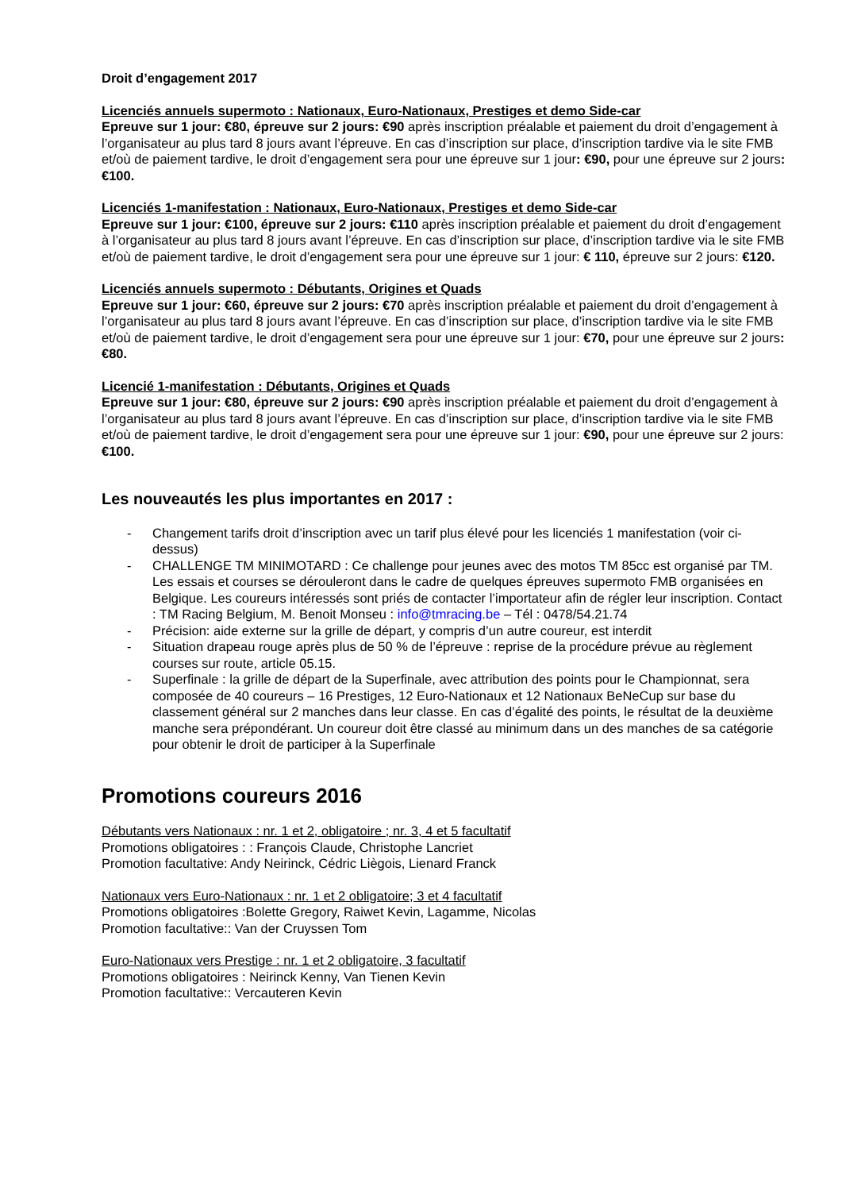Droit d’engagement 2017
Licenciés annuels supermoto : Nationaux, Euro-Nationaux, Prestiges et demo Side-car
Epreuve sur 1 jour: €80, épreuve sur 2 jours: €90 après inscription préalable et paiement du droit d’engagement à l’organisateur au plus tard 8 jours avant l’épreuve. En cas d’inscription sur place, d’inscription tardive via le site FMB et/où de paiement tardive, le droit d’engagement sera pour une épreuve sur 1 jour: €90, pour une épreuve sur 2 jours: €100.
Licenciés 1-manifestation : Nationaux, Euro-Nationaux, Prestiges et demo Side-car
Epreuve sur 1 jour: €100, épreuve sur 2 jours: €110 après inscription préalable et paiement du droit d’engagement à l’organisateur au plus tard 8 jours avant l’épreuve. En cas d’inscription sur place, d’inscription tardive via le site FMB et/où de paiement tardive, le droit d’engagement sera pour une épreuve sur 1 jour: € 110, épreuve sur 2 jours: €120.
Licenciés annuels supermoto : Débutants, Origines et Quads
Epreuve sur 1 jour: €60, épreuve sur 2 jours: €70 après inscription préalable et paiement du droit d’engagement à l’organisateur au plus tard 8 jours avant l’épreuve. En cas d’inscription sur place, d’inscription tardive via le site FMB et/où de paiement tardive, le droit d’engagement sera pour une épreuve sur 1 jour: €70, pour une épreuve sur 2 jours: €80.
Licencié 1-manifestation : Débutants, Origines et Quads
Epreuve sur 1 jour: €80, épreuve sur 2 jours: €90 après inscription préalable et paiement du droit d’engagement à l’organisateur au plus tard 8 jours avant l’épreuve. En cas d’inscription sur place, d’inscription tardive via le site FMB et/où de paiement tardive, le droit d’engagement sera pour une épreuve sur 1 jour: €90, pour une épreuve sur 2 jours: €100.
Les nouveautés les plus importantes en 2017 :
- Changement tarifs droit d’inscription avec un tarif plus élevé pour les licenciés 1 manifestation (voir ci-dessus)
- CHALLENGE TM MINIMOTARD : Ce challenge pour jeunes avec des motos TM 85cc est organisé par TM. Les essais et courses se dérouleront dans le cadre de quelques épreuves supermoto FMB organisées en Belgique. Les coureurs intéressés sont priés de contacter l’importateur afin de régler leur inscription. Contact : TM Racing Belgium, M. Benoit Monseu : info@tmracing.be – Tél : 0478/54.21.74
- Précision: aide externe sur la grille de départ, y compris d’un autre coureur, est interdit
- Situation drapeau rouge après plus de 50 % de l’épreuve : reprise de la procédure prévue au règlement courses sur route, article 05.15.
- Superfinale : la grille de départ de la Superfinale, avec attribution des points pour le Championnat, sera composée de 40 coureurs – 16 Prestiges, 12 Euro-Nationaux et 12 Nationaux BeNeCup sur base du classement général sur 2 manches dans leur classe. En cas d’égalité des points, le résultat de la deuxième manche sera prépondérant. Un coureur doit être classé au minimum dans un des manches de sa catégorie pour obtenir le droit de participer à la Superfinale
Promotions coureurs 2016
Débutants vers Nationaux : nr. 1 et 2, obligatoire ; nr. 3, 4 et 5 facultatif
Promotions obligatoires : : François Claude, Christophe Lancriet
Promotion facultative: Andy Neirinck, Cédric Liègois, Lienard Franck
Nationaux vers Euro-Nationaux : nr. 1 et 2 obligatoire; 3 et 4 facultatif
Promotions obligatoires :Bolette Gregory, Raiwet Kevin, Lagamme, Nicolas
Promotion facultative:: Van der Cruyssen Tom
Euro-Nationaux vers Prestige : nr. 1 et 2 obligatoire, 3 facultatif
Promotions obligatoires : Neirinck Kenny, Van Tienen Kevin
Promotion facultative:: Vercauteren Kevin